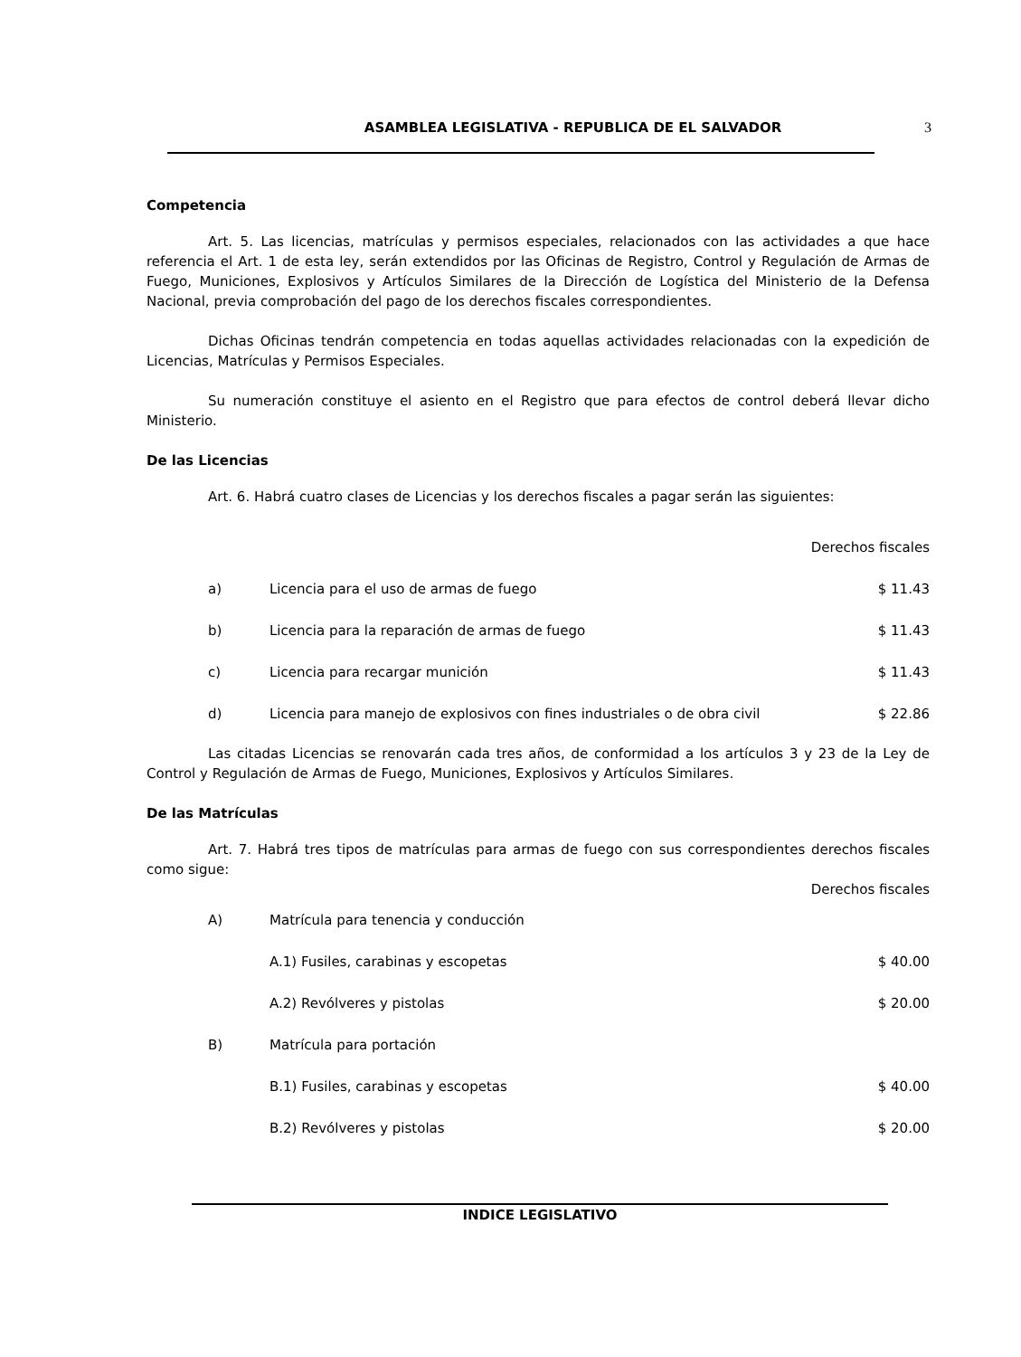ASAMBLEA LEGISLATIVA - REPUBLICA DE EL SALVADOR 3
Competencia
Art. 5. Las licencias, matrículas y permisos especiales, relacionados con las actividades a que hace referencia el Art. 1 de esta ley, serán extendidos por las Oficinas de Registro, Control y Regulación de Armas de Fuego, Municiones, Explosivos y Artículos Similares de la Dirección de Logística del Ministerio de la Defensa Nacional, previa comprobación del pago de los derechos fiscales correspondientes.
Dichas Oficinas tendrán competencia en todas aquellas actividades relacionadas con la expedición de Licencias, Matrículas y Permisos Especiales.
Su numeración constituye el asiento en el Registro que para efectos de control deberá llevar dicho Ministerio.
De las Licencias
Art. 6. Habrá cuatro clases de Licencias y los derechos fiscales a pagar serán las siguientes:
| | | | Derechos fiscales |
| | a) | Licencia para el uso de armas de fuego | $ 11.43 |
| | b) | Licencia para la reparación de armas de fuego | $ 11.43 |
| | c) | Licencia para recargar munición | $ 11.43 |
| | d) | Licencia para manejo de explosivos con fines industriales o de obra civil | $ 22.86 |
Las citadas Licencias se renovarán cada tres años, de conformidad a los artículos 3 y 23 de la Ley de Control y Regulación de Armas de Fuego, Municiones, Explosivos y Artículos Similares.
De las Matrículas
Art. 7. Habrá tres tipos de matrículas para armas de fuego con sus correspondientes derechos fiscales como sigue:
| | | | Derechos fiscales |
| | A) | Matrícula para tenencia y conducción | |
| | | A.1) Fusiles, carabinas y escopetas | $ 40.00 |
| | | A.2) Revólveres y pistolas | $ 20.00 |
| | B) | Matrícula para portación | |
| | | B.1) Fusiles, carabinas y escopetas | $ 40.00 |
| | | B.2) Revólveres y pistolas | $ 20.00 |
INDICE LEGISLATIVO